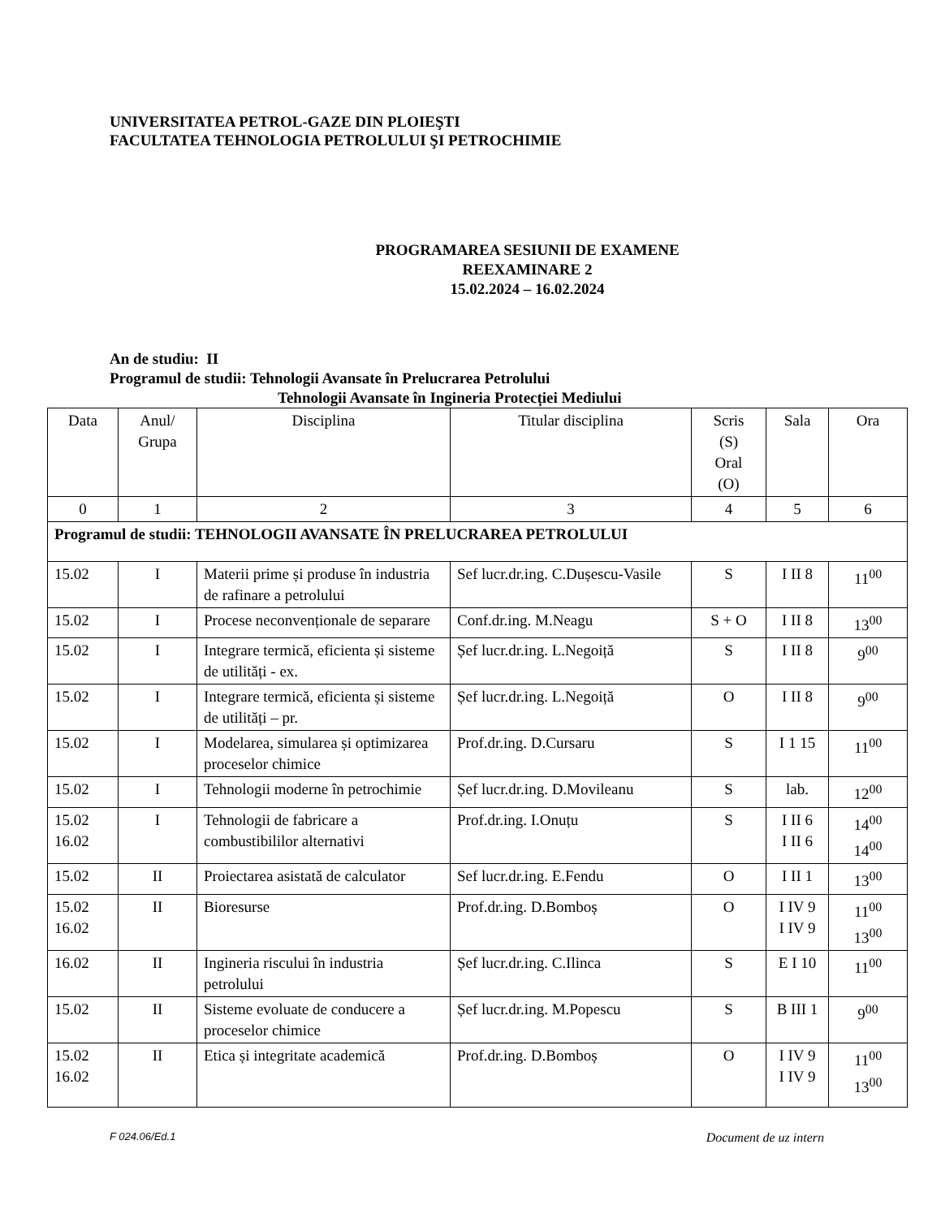UNIVERSITATEA PETROL-GAZE DIN PLOIEŞTI
FACULTATEA TEHNOLOGIA PETROLULUI ŞI PETROCHIMIE
PROGRAMAREA SESIUNII DE EXAMENE
REEXAMINARE 2
15.02.2024 – 16.02.2024
An de studiu: II
Programul de studii: Tehnologii Avansate în Prelucrarea Petrolului
Tehnologii Avansate în Ingineria Protecției Mediului
| Data | Anul/ Grupa | Disciplina | Titular disciplina | Scris (S) Oral (O) | Sala | Ora |
| --- | --- | --- | --- | --- | --- | --- |
| 0 | 1 | 2 | 3 | 4 | 5 | 6 |
| Programul de studii: TEHNOLOGII AVANSATE ÎN PRELUCRAREA PETROLULUI | | | | | | |
| 15.02 | I | Materii prime și produse în industria de rafinare a petrolului | Sef lucr.dr.ing. C.Dușescu-Vasile | S | I II 8 | 11<sup>00</sup> |
| 15.02 | I | Procese neconvenționale de separare | Conf.dr.ing. M.Neagu | S + O | I II 8 | 13<sup>00</sup> |
| 15.02 | I | Integrare termică, eficienta și sisteme de utilități - ex. | Șef lucr.dr.ing. L.Negoiță | S | I II 8 | 9<sup>00</sup> |
| 15.02 | I | Integrare termică, eficienta și sisteme de utilități – pr. | Șef lucr.dr.ing. L.Negoiță | O | I II 8 | 9<sup>00</sup> |
| 15.02 | I | Modelarea, simularea și optimizarea proceselor chimice | Prof.dr.ing. D.Cursaru | S | I 1 15 | 11<sup>00</sup> |
| 15.02 | I | Tehnologii moderne în petrochimie | Șef lucr.dr.ing. D.Movileanu | S | lab. | 12<sup>00</sup> |
| 15.02 16.02 | I | Tehnologii de fabricare a combustibililor alternativi | Prof.dr.ing. I.Onuțu | S | I II 6 I II 6 | 14<sup>00</sup> 14<sup>00</sup> |
| 15.02 | II | Proiectarea asistată de calculator | Sef lucr.dr.ing. E.Fendu | O | I II 1 | 13<sup>00</sup> |
| 15.02 16.02 | II | Bioresurse | Prof.dr.ing. D.Bomboș | O | I IV 9 I IV 9 | 11<sup>00</sup> 13<sup>00</sup> |
| 16.02 | II | Ingineria riscului în industria petrolului | Șef lucr.dr.ing. C.Ilinca | S | E I 10 | 11<sup>00</sup> |
| 15.02 | II | Sisteme evoluate de conducere a proceselor chimice | Șef lucr.dr.ing. M.Popescu | S | B III 1 | 9<sup>00</sup> |
| 15.02 16.02 | II | Etica și integritate academică | Prof.dr.ing. D.Bomboș | O | I IV 9 I IV 9 | 11<sup>00</sup> 13<sup>00</sup> |
F 024.06/Ed.1 Document de uz intern